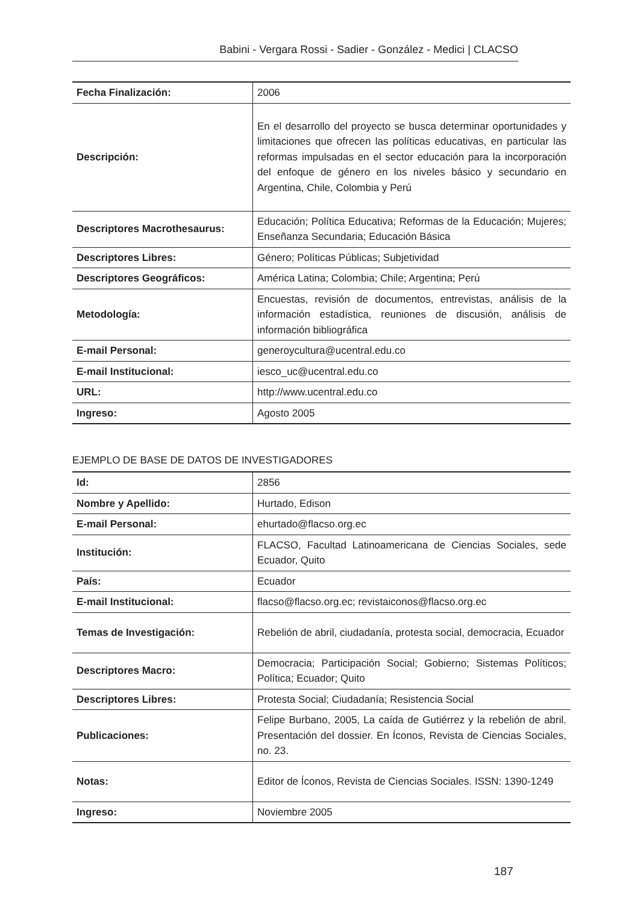Babini - Vergara Rossi - Sadier - González - Medici | CLACSO
| Fecha Finalización: | 2006 |
| Descripción: | En el desarrollo del proyecto se busca determinar oportunidades y limitaciones que ofrecen las políticas educativas, en particular las reformas impulsadas en el sector educación para la incorporación del enfoque de género en los niveles básico y secundario en Argentina, Chile, Colombia y Perú |
| Descriptores Macrothesaurus: | Educación; Política Educativa; Reformas de la Educación; Mujeres; Enseñanza Secundaria; Educación Básica |
| Descriptores Libres: | Género; Políticas Públicas; Subjetividad |
| Descriptores Geográficos: | América Latina; Colombia; Chile; Argentina; Perú |
| Metodología: | Encuestas, revisión de documentos, entrevistas, análisis de la información estadística, reuniones de discusión, análisis de información bibliográfica |
| E-mail Personal: | generoycultura@ucentral.edu.co |
| E-mail Institucional: | iesco_uc@ucentral.edu.co |
| URL: | http://www.ucentral.edu.co |
| Ingreso: | Agosto 2005 |
EJEMPLO DE BASE DE DATOS DE INVESTIGADORES
| Id: | 2856 |
| Nombre y Apellido: | Hurtado, Edison |
| E-mail Personal: | ehurtado@flacso.org.ec |
| Institución: | FLACSO, Facultad Latinoamericana de Ciencias Sociales, sede Ecuador, Quito |
| País: | Ecuador |
| E-mail Institucional: | flacso@flacso.org.ec; revistaiconos@flacso.org.ec |
| Temas de Investigación: | Rebelión de abril, ciudadanía, protesta social, democracia, Ecuador |
| Descriptores Macro: | Democracia; Participación Social; Gobierno; Sistemas Políticos; Política; Ecuador; Quito |
| Descriptores Libres: | Protesta Social; Ciudadanía; Resistencia Social |
| Publicaciones: | Felipe Burbano, 2005, La caída de Gutiérrez y la rebelión de abril. Presentación del dossier. En Íconos, Revista de Ciencias Sociales, no. 23. |
| Notas: | Editor de Íconos, Revista de Ciencias Sociales. ISSN: 1390-1249 |
| Ingreso: | Noviembre 2005 |
187